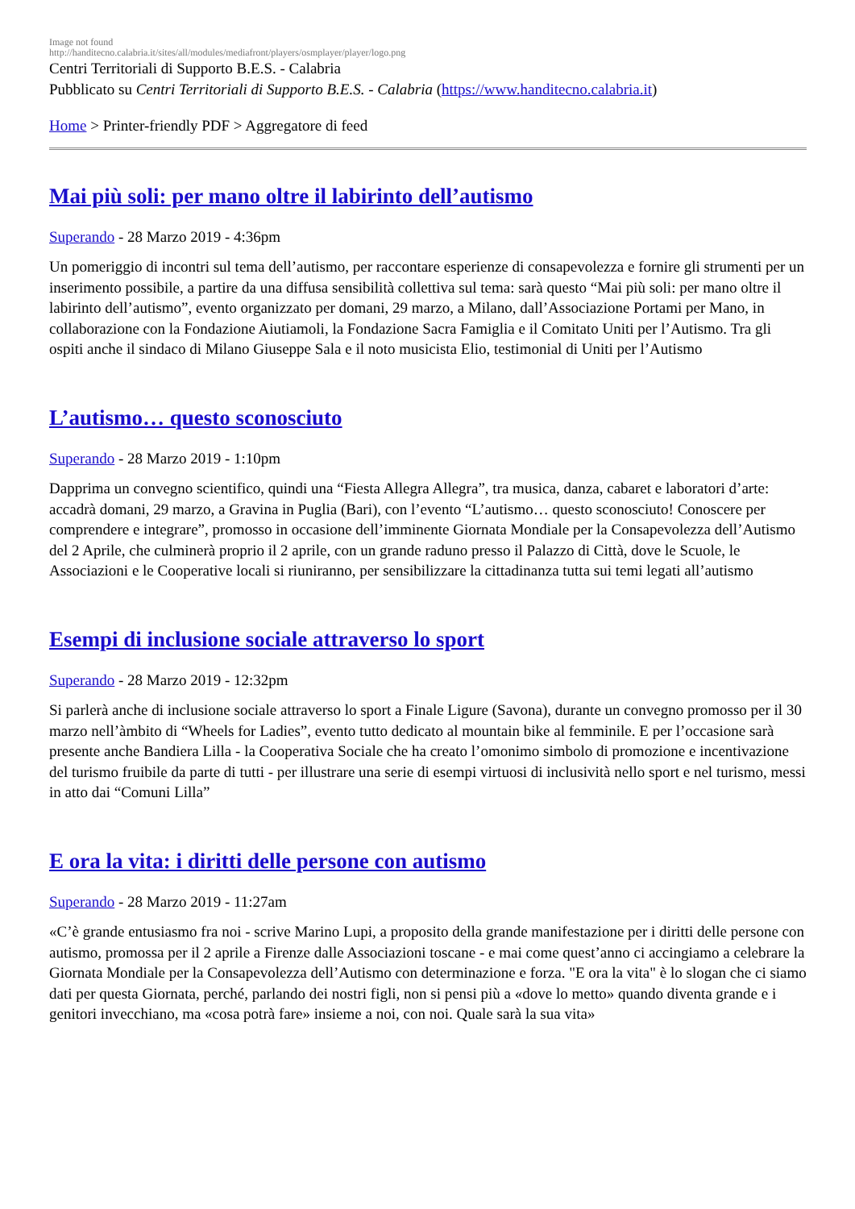Image not found
http://handitecno.calabria.it/sites/all/modules/mediafront/players/osmplayer/player/logo.png
Centri Territoriali di Supporto B.E.S. - Calabria
Pubblicato su Centri Territoriali di Supporto B.E.S. - Calabria (https://www.handitecno.calabria.it)
Home > Printer-friendly PDF > Aggregatore di feed
Mai più soli: per mano oltre il labirinto dell’autismo
Superando - 28 Marzo 2019 - 4:36pm
Un pomeriggio di incontri sul tema dell’autismo, per raccontare esperienze di consapevolezza e fornire gli strumenti per un inserimento possibile, a partire da una diffusa sensibilità collettiva sul tema: sarà questo “Mai più soli: per mano oltre il labirinto dell’autismo”, evento organizzato per domani, 29 marzo, a Milano, dall’Associazione Portami per Mano, in collaborazione con la Fondazione Aiutiamoli, la Fondazione Sacra Famiglia e il Comitato Uniti per l’Autismo. Tra gli ospiti anche il sindaco di Milano Giuseppe Sala e il noto musicista Elio, testimonial di Uniti per l’Autismo
L’autismo… questo sconosciuto
Superando - 28 Marzo 2019 - 1:10pm
Dapprima un convegno scientifico, quindi una “Fiesta Allegra Allegra”, tra musica, danza, cabaret e laboratori d’arte: accadrà domani, 29 marzo, a Gravina in Puglia (Bari), con l’evento “L’autismo… questo sconosciuto! Conoscere per comprendere e integrare”, promosso in occasione dell’imminente Giornata Mondiale per la Consapevolezza dell’Autismo del 2 Aprile, che culminerà proprio il 2 aprile, con un grande raduno presso il Palazzo di Città, dove le Scuole, le Associazioni e le Cooperative locali si riuniranno, per sensibilizzare la cittadinanza tutta sui temi legati all’autismo
Esempi di inclusione sociale attraverso lo sport
Superando - 28 Marzo 2019 - 12:32pm
Si parlerà anche di inclusione sociale attraverso lo sport a Finale Ligure (Savona), durante un convegno promosso per il 30 marzo nell’àmbito di “Wheels for Ladies”, evento tutto dedicato al mountain bike al femminile. E per l’occasione sarà presente anche Bandiera Lilla - la Cooperativa Sociale che ha creato l’omonimo simbolo di promozione e incentivazione del turismo fruibile da parte di tutti - per illustrare una serie di esempi virtuosi di inclusività nello sport e nel turismo, messi in atto dai “Comuni Lilla”
E ora la vita: i diritti delle persone con autismo
Superando - 28 Marzo 2019 - 11:27am
«C’è grande entusiasmo fra noi - scrive Marino Lupi, a proposito della grande manifestazione per i diritti delle persone con autismo, promossa per il 2 aprile a Firenze dalle Associazioni toscane - e mai come quest’anno ci accingiamo a celebrare la Giornata Mondiale per la Consapevolezza dell’Autismo con determinazione e forza. "E ora la vita" è lo slogan che ci siamo dati per questa Giornata, perché, parlando dei nostri figli, non si pensi più a «dove lo metto» quando diventa grande e i genitori invecchiano, ma «cosa potrà fare» insieme a noi, con noi. Quale sarà la sua vita»